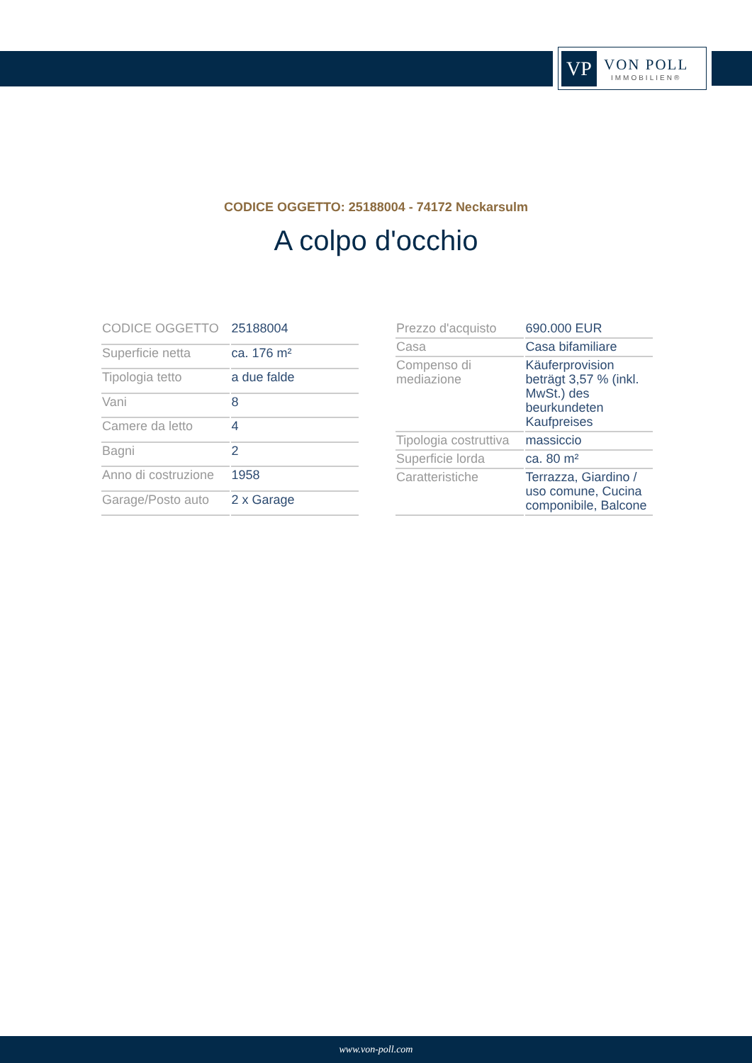VP
VON POLL
IMMOBILIEN®
CODICE OGGETTO: 25188004 - 74172 Neckarsulm
A colpo d'occhio
| CODICE OGGETTO | 25188004 |
| Superficie netta | ca. 176 m² |
| Tipologia tetto | a due falde |
| Vani | 8 |
| Camere da letto | 4 |
| Bagni | 2 |
| Anno di costruzione | 1958 |
| Garage/Posto auto | 2 x Garage |
| Prezzo d'acquisto | 690.000 EUR |
| Casa | Casa bifamiliare |
| Compenso di mediazione | Käuferprovision beträgt 3,57 % (inkl. MwSt.) des beurkundeten Kaufpreises |
| Tipologia costruttiva | massiccio |
| Superficie lorda | ca. 80 m² |
| Caratteristiche | Terrazza, Giardino / uso comune, Cucina componibile, Balcone |
www.von-poll.com